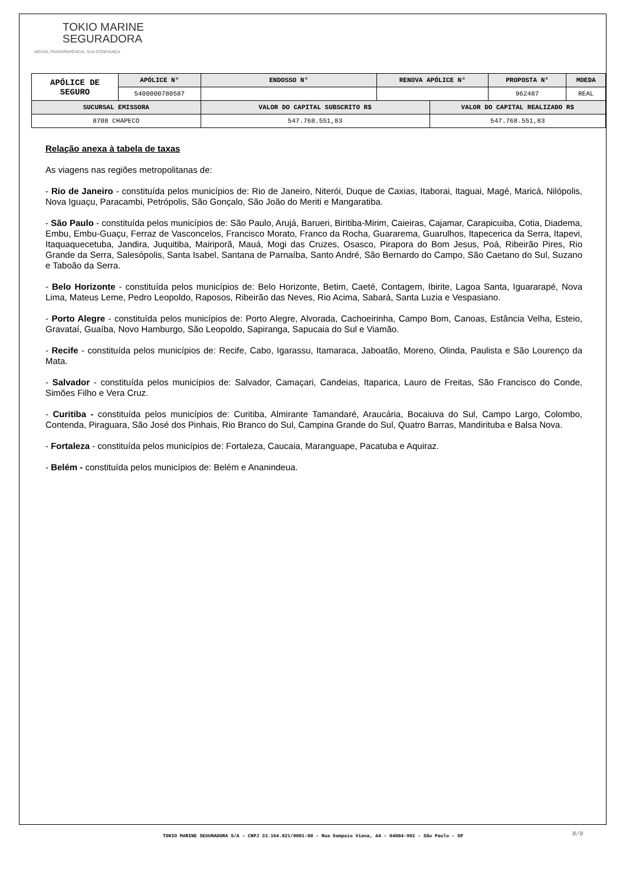TOKIO MARINE
SEGURADORA
NOSSA TRANSPARÊNCIA, SUA CONFIANÇA
| APÓLICE DE SEGURO | APÓLICE N° | ENDOSSO N° | RENOVA APÓLICE N° | | PROPOSTA N° | MOEDA |
| --- | --- | --- | --- | --- | --- | --- |
| | 5400000780587 | | | | 962487 | REAL |
| SUCURSAL EMISSORA | | VALOR DO CAPITAL SUBSCRITO R$ | | VALOR DO CAPITAL REALIZADO R$ | | |
| 8708 CHAPECO | | 547.768.551,83 | | 547.768.551,83 | | |
Relação anexa à tabela de taxas
As viagens nas regiões metropolitanas de:
- Rio de Janeiro - constituída pelos municípios de: Rio de Janeiro, Niterói, Duque de Caxias, Itaborai, Itaguai, Magé, Maricá, Nilópolis, Nova Iguaçu, Paracambi, Petrópolis, São Gonçalo, São João do Meriti e Mangaratiba.
- São Paulo - constituída pelos municípios de: São Paulo, Arujá, Barueri, Biritiba-Mirim, Caieiras, Cajamar, Carapicuiba, Cotia, Diadema, Embu, Embu-Guaçu, Ferraz de Vasconcelos, Francisco Morato, Franco da Rocha, Guararema, Guarulhos, Itapecerica da Serra, Itapevi, Itaquaquecetuba, Jandira, Juquitiba, Mairiporã, Mauá, Mogi das Cruzes, Osasco, Pirapora do Bom Jesus, Poá, Ribeirão Pires, Rio Grande da Serra, Salesópolis, Santa Isabel, Santana de Parnaíba, Santo André, São Bernardo do Campo, São Caetano do Sul, Suzano e Taboão da Serra.
- Belo Horizonte - constituída pelos municípios de: Belo Horizonte, Betim, Caeté, Contagem, Ibirite, Lagoa Santa, Iguararapé, Nova Lima, Mateus Leme, Pedro Leopoldo, Raposos, Ribeirão das Neves, Rio Acima, Sabará, Santa Luzia e Vespasiano.
- Porto Alegre - constituída pelos municípios de: Porto Alegre, Alvorada, Cachoeirinha, Campo Bom, Canoas, Estância Velha, Esteio, Gravataí, Guaíba, Novo Hamburgo, São Leopoldo, Sapiranga, Sapucaia do Sul e Viamão.
- Recife - constituída pelos municípios de: Recife, Cabo, Igarassu, Itamaraca, Jaboatão, Moreno, Olinda, Paulista e São Lourenço da Mata.
- Salvador - constituída pelos municípios de: Salvador, Camaçari, Candeias, Itaparica, Lauro de Freitas, São Francisco do Conde, Simões Filho e Vera Cruz.
- Curitiba - constituída pelos municípios de: Curitiba, Almirante Tamandaré, Araucária, Bocaiuva do Sul, Campo Largo, Colombo, Contenda, Piraguara, São José dos Pinhais, Rio Branco do Sul, Campina Grande do Sul, Quatro Barras, Mandirituba e Balsa Nova.
- Fortaleza - constituída pelos municípios de: Fortaleza, Caucaia, Maranguape, Pacatuba e Aquiraz.
- Belém - constituída pelos municípios de: Belém e Ananindeua.
TOKIO MARINE SEGURADORA S/A – CNPJ 33.164.021/0001-00 – Rua Sampaio Viana, 44 – 04004-902 – São Paulo – SP 8/9